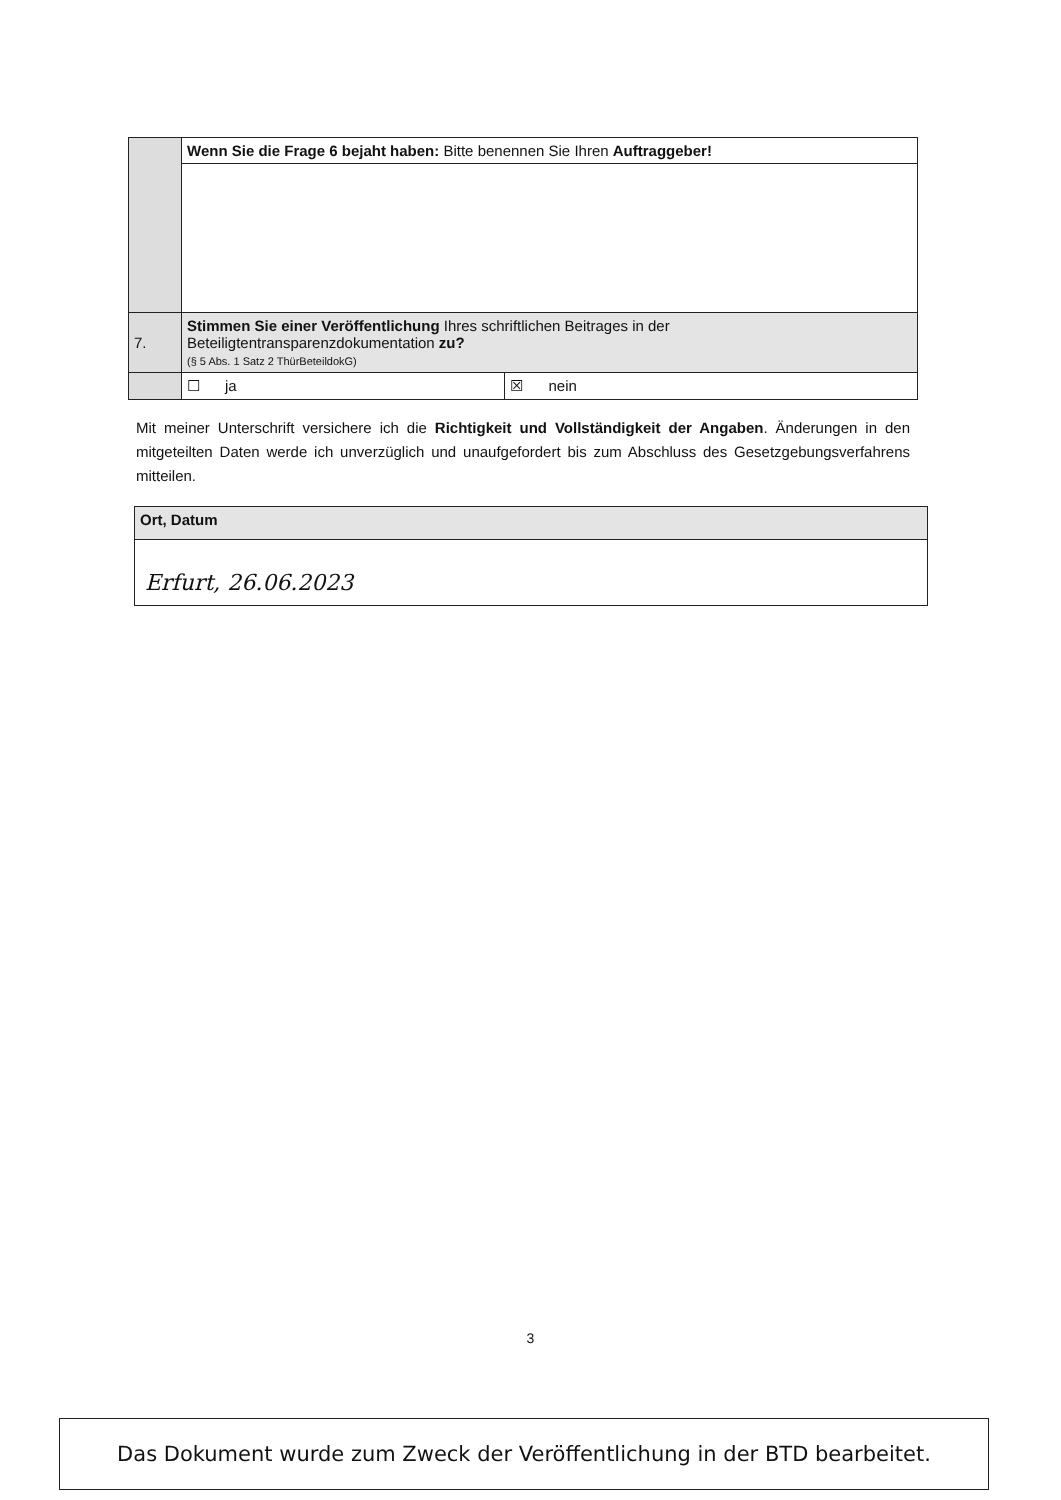| | Wenn Sie die Frage 6 bejaht haben: Bitte benennen Sie Ihren Auftraggeber! | |
| 7. | Stimmen Sie einer Veröffentlichung Ihres schriftlichen Beitrages in der Beteiligtentransparenzdokumentation zu? (§ 5 Abs. 1 Satz 2 ThürBeteildokG) | |
| | ☐ ja | ☒ nein |
Mit meiner Unterschrift versichere ich die Richtigkeit und Vollständigkeit der Angaben. Änderungen in den mitgeteilten Daten werde ich unverzüglich und unaufgefordert bis zum Abschluss des Gesetzgebungsverfahrens mitteilen.
| Ort, Datum |
| Erfurt, 26.06.2023 |
3
Das Dokument wurde zum Zweck der Veröffentlichung in der BTD bearbeitet.